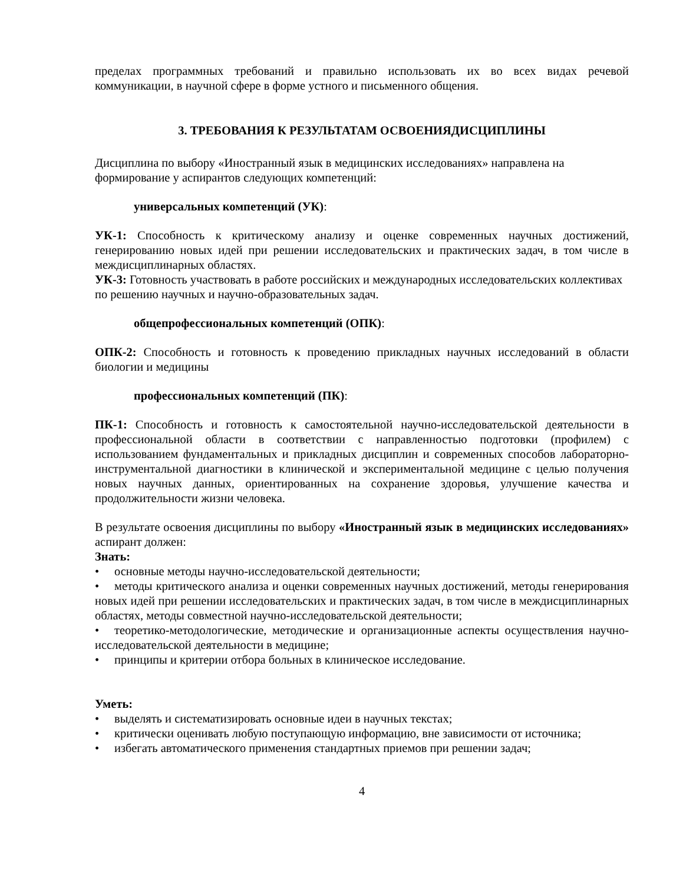пределах программных требований и правильно использовать их во всех видах речевой коммуникации, в научной сфере в форме устного и письменного общения.
3. ТРЕБОВАНИЯ К РЕЗУЛЬТАТАМ ОСВОЕНИЯДИСЦИПЛИНЫ
Дисциплина по выбору «Иностранный язык в медицинских исследованиях» направлена на формирование у аспирантов следующих компетенций:
универсальных компетенций (УК):
УК-1: Способность к критическому анализу и оценке современных научных достижений, генерированию новых идей при решении исследовательских и практических задач, в том числе в междисциплинарных областях.
УК-3: Готовность участвовать в работе российских и международных исследовательских коллективах по решению научных и научно-образовательных задач.
общепрофессиональных компетенций (ОПК):
ОПК-2: Способность и готовность к проведению прикладных научных исследований в области биологии и медицины
профессиональных компетенций (ПК):
ПК-1: Способность и готовность к самостоятельной научно-исследовательской деятельности в профессиональной области в соответствии с направленностью подготовки (профилем) с использованием фундаментальных и прикладных дисциплин и современных способов лабораторно-инструментальной диагностики в клинической и экспериментальной медицине с целью получения новых научных данных, ориентированных на сохранение здоровья, улучшение качества и продолжительности жизни человека.
В результате освоения дисциплины по выбору «Иностранный язык в медицинских исследованиях» аспирант должен:
Знать:
основные методы научно-исследовательской деятельности;
методы критического анализа и оценки современных научных достижений, методы генерирования новых идей при решении исследовательских и практических задач, в том числе в междисциплинарных областях, методы совместной научно-исследовательской деятельности;
теоретико-методологические, методические и организационные аспекты осуществления научно-исследовательской деятельности в медицине;
принципы и критерии отбора больных в клиническое исследование.
Уметь:
выделять и систематизировать основные идеи в научных текстах;
критически оценивать любую поступающую информацию, вне зависимости от источника;
избегать автоматического применения стандартных приемов при решении задач;
4